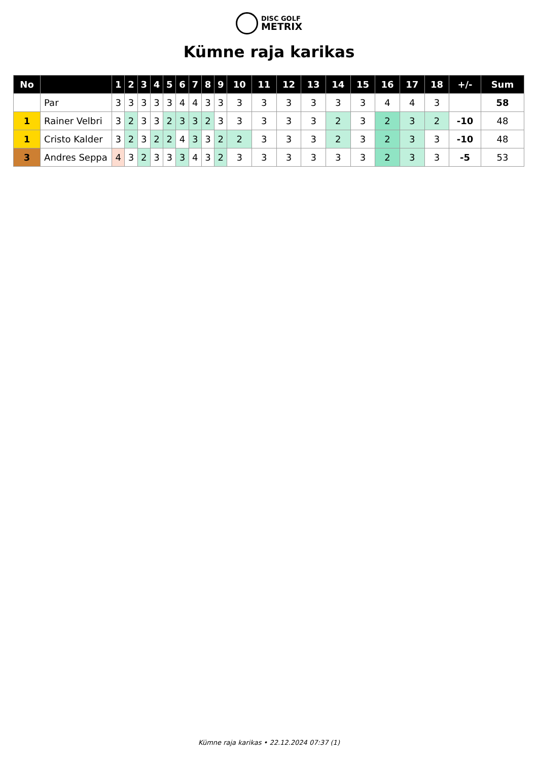DISC GOLF
METRIX
Kümne raja karikas
| No | | 1 | 2 | 3 | 4 | 5 | 6 | 7 | 8 | 9 | 10 | 11 | 12 | 13 | 14 | 15 | 16 | 17 | 18 | +/- | Sum |
| --- | --- | --- | --- | --- | --- | --- | --- | --- | --- | --- | --- | --- | --- | --- | --- | --- | --- | --- | --- | --- | --- |
| | Par | 3 | 3 | 3 | 3 | 3 | 4 | 4 | 3 | 3 | 3 | 3 | 3 | 3 | 3 | 3 | 4 | 4 | 3 | | 58 |
| 1 | Rainer Velbri | 3 | 2 | 3 | 3 | 2 | 3 | 3 | 2 | 3 | 3 | 3 | 3 | 3 | 2 | 3 | 2 | 3 | 2 | -10 | 48 |
| 1 | Cristo Kalder | 3 | 2 | 3 | 2 | 2 | 4 | 3 | 3 | 2 | 2 | 3 | 3 | 3 | 2 | 3 | 2 | 3 | 3 | -10 | 48 |
| 3 | Andres Seppa | 4 | 3 | 2 | 3 | 3 | 3 | 4 | 3 | 2 | 3 | 3 | 3 | 3 | 3 | 3 | 2 | 3 | 3 | -5 | 53 |
Kümne raja karikas • 22.12.2024 07:37 (1)